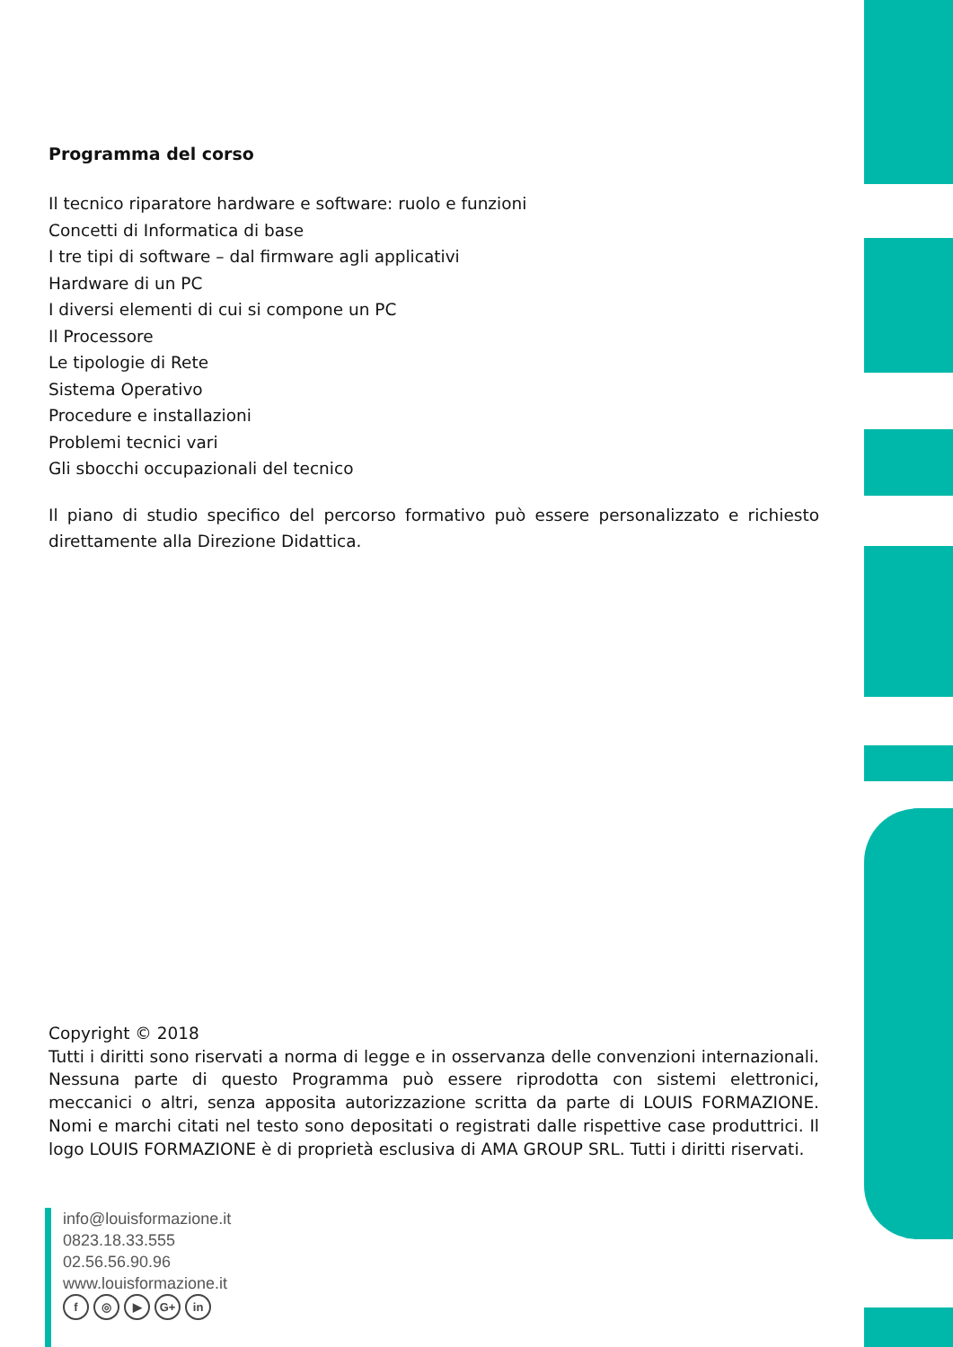Programma del corso
Il tecnico riparatore hardware e software: ruolo e funzioni
Concetti di Informatica di base
I tre tipi di software – dal firmware agli applicativi
Hardware di un PC
I diversi elementi di cui si compone un PC
Il Processore
Le tipologie di Rete
Sistema Operativo
Procedure e installazioni
Problemi tecnici vari
Gli sbocchi occupazionali del tecnico
Il piano di studio specifico del percorso formativo può essere personalizzato e richiesto direttamente alla Direzione Didattica.
Copyright © 2018
Tutti i diritti sono riservati a norma di legge e in osservanza delle convenzioni internazionali. Nessuna parte di questo Programma può essere riprodotta con sistemi elettronici, meccanici o altri, senza apposita autorizzazione scritta da parte di LOUIS FORMAZIONE. Nomi e marchi citati nel testo sono depositati o registrati dalle rispettive case produttrici. Il logo LOUIS FORMAZIONE è di proprietà esclusiva di AMA GROUP SRL. Tutti i diritti riservati.
info@louisformazione.it
0823.18.33.555
02.56.56.90.96
www.louisformazione.it
f ◎ ▶ G+ in